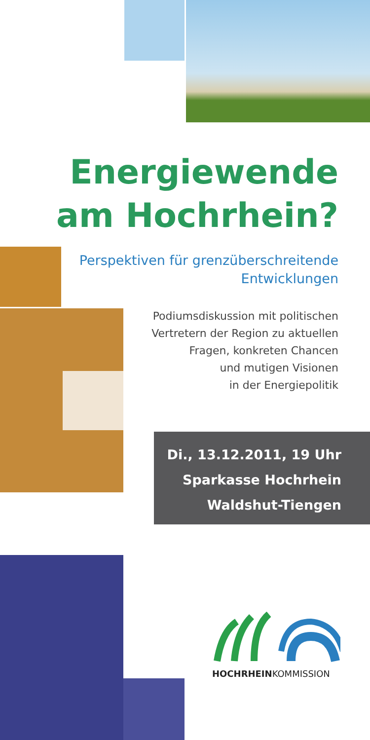Energiewende
am Hochrhein?
Perspektiven für grenzüberschreitende
Entwicklungen
Podiumsdiskussion mit politischen
Vertretern der Region zu aktuellen
Fragen, konkreten Chancen
und mutigen Visionen
in der Energiepolitik
Di., 13.12.2011, 19 Uhr
Sparkasse Hochrhein
Waldshut-Tiengen
HOCHRHEINKOMMISSION